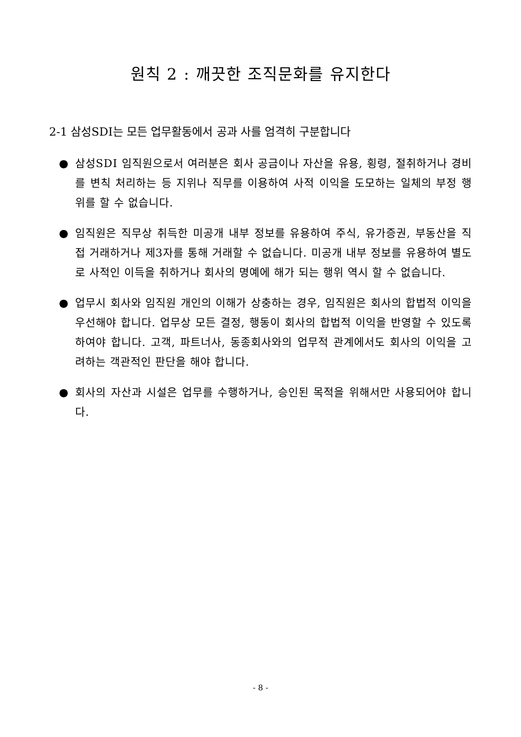원칙 2 : 깨끗한 조직문화를 유지한다
2-1 삼성SDI는 모든 업무활동에서 공과 사를 엄격히 구분합니다
● 삼성SDI 임직원으로서 여러분은 회사 공금이나 자산을 유용, 횡령, 절취하거나 경비를 변칙 처리하는 등 지위나 직무를 이용하여 사적 이익을 도모하는 일체의 부정 행위를 할 수 없습니다.
● 임직원은 직무상 취득한 미공개 내부 정보를 유용하여 주식, 유가증권, 부동산을 직접 거래하거나 제3자를 통해 거래할 수 없습니다. 미공개 내부 정보를 유용하여 별도로 사적인 이득을 취하거나 회사의 명예에 해가 되는 행위 역시 할 수 없습니다.
● 업무시 회사와 임직원 개인의 이해가 상충하는 경우, 임직원은 회사의 합법적 이익을 우선해야 합니다. 업무상 모든 결정, 행동이 회사의 합법적 이익을 반영할 수 있도록 하여야 합니다. 고객, 파트너사, 동종회사와의 업무적 관계에서도 회사의 이익을 고려하는 객관적인 판단을 해야 합니다.
● 회사의 자산과 시설은 업무를 수행하거나, 승인된 목적을 위해서만 사용되어야 합니다.
- 8 -